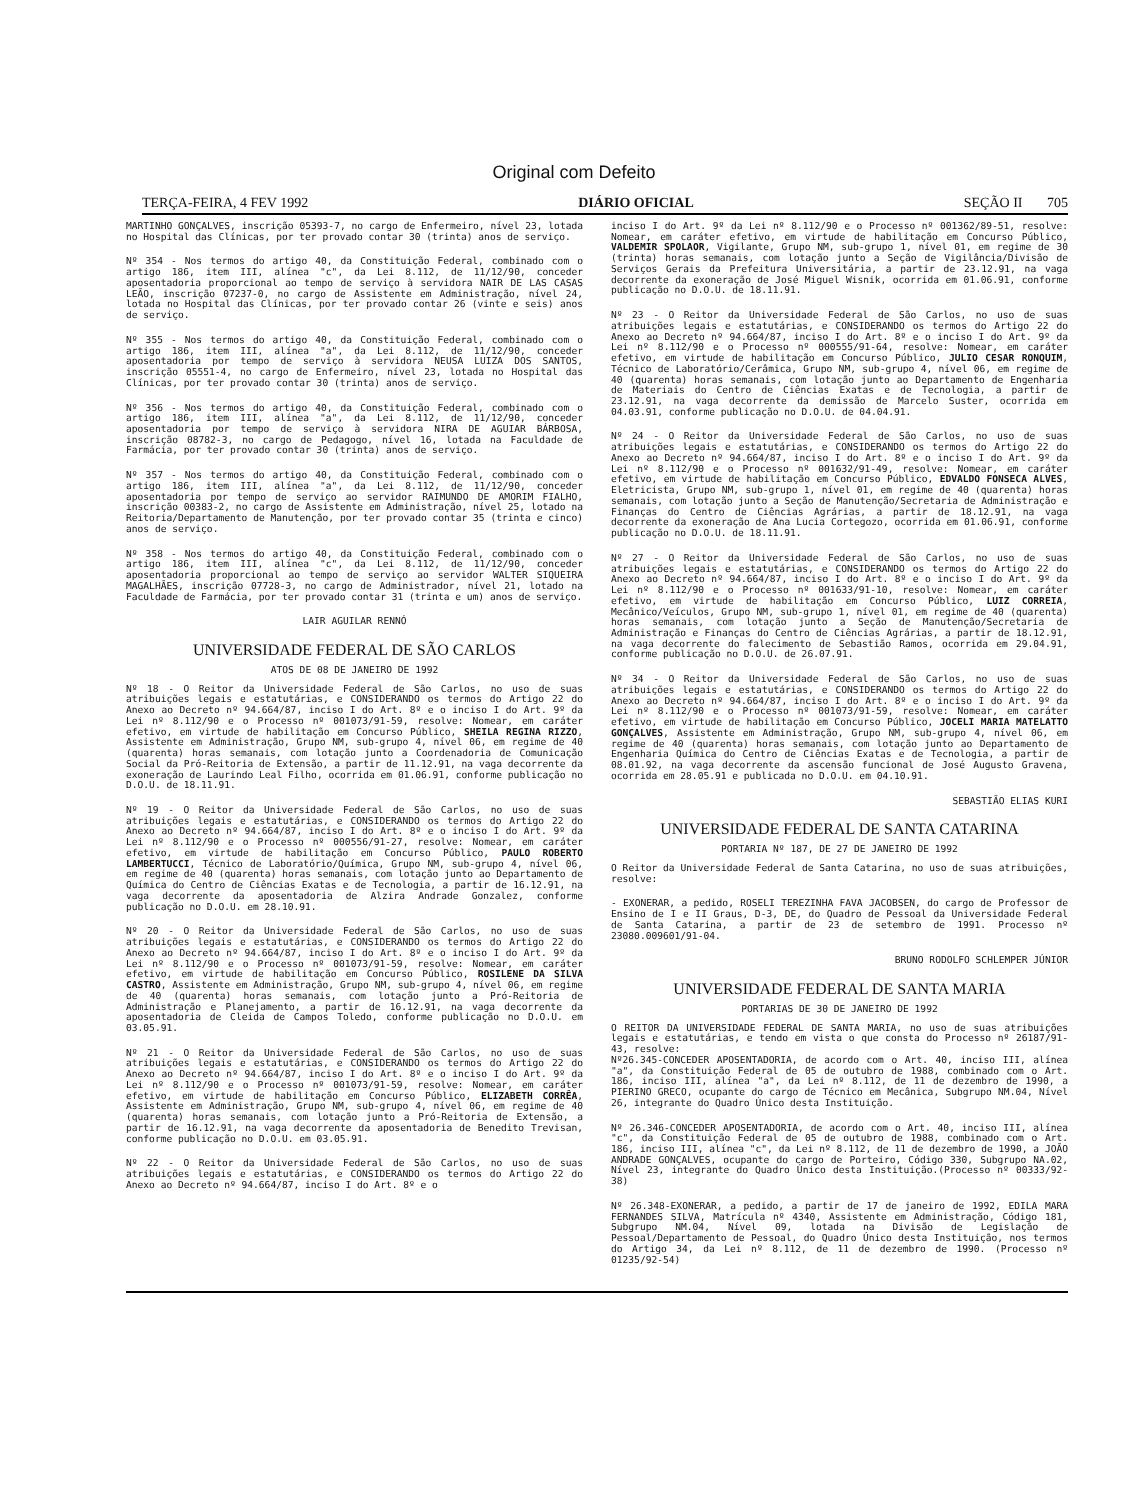Original com Defeito
TERÇA-FEIRA, 4 FEV 1992 DIÁRIO OFICIAL SEÇÃO II 705
MARTINHO GONÇALVES, inscrição 05393-7, no cargo de Enfermeiro, nível 23, lotada no Hospital das Clínicas, por ter provado contar 30 (trinta) anos de serviço.
Nº 354 - Nos termos do artigo 40, da Constituição Federal, combinado com o artigo 186, item III, alínea "c", da Lei 8.112, de 11/12/90, conceder aposentadoria proporcional ao tempo de serviço à servidora NAIR DE LAS CASAS LEÃO, inscrição 07237-0, no cargo de Assistente em Administração, nível 24, lotada no Hospital das Clínicas, por ter provado contar 26 (vinte e seis) anos de serviço.
Nº 355 - Nos termos do artigo 40, da Constituição Federal, combinado com o artigo 186, item III, alínea "a", da Lei 8.112, de 11/12/90, conceder aposentadoria por tempo de serviço à servidora NEUSA LUIZA DOS SANTOS, inscrição 05551-4, no cargo de Enfermeiro, nível 23, lotada no Hospital das Clínicas, por ter provado contar 30 (trinta) anos de serviço.
Nº 356 - Nos termos do artigo 40, da Constituição Federal, combinado com o artigo 186, item III, alínea "a", da Lei 8.112, de 11/12/90, conceder aposentadoria por tempo de serviço à servidora NIRA DE AGUIAR BÁRBOSA, inscrição 08782-3, no cargo de Pedagogo, nível 16, lotada na Faculdade de Farmácia, por ter provado contar 30 (trinta) anos de serviço.
Nº 357 - Nos termos do artigo 40, da Constituição Federal, combinado com o artigo 186, item III, alínea "a", da Lei 8.112, de 11/12/90, conceder aposentadoria por tempo de serviço ao servidor RAIMUNDO DE AMORIM FIALHO, inscrição 00383-2, no cargo de Assistente em Administração, nível 25, lotado na Reitoria/Departamento de Manutenção, por ter provado contar 35 (trinta e cinco) anos de serviço.
Nº 358 - Nos termos do artigo 40, da Constituição Federal, combinado com o artigo 186, item III, alínea "c", da Lei 8.112, de 11/12/90, conceder aposentadoria proporcional ao tempo de serviço ao servidor WALTER SIQUEIRA MAGALHÃES, inscrição 07728-3, no cargo de Administrador, nível 21, lotado na Faculdade de Farmácia, por ter provado contar 31 (trinta e um) anos de serviço.
LAIR AGUILAR RENNÓ
UNIVERSIDADE FEDERAL DE SÃO CARLOS
ATOS DE 08 DE JANEIRO DE 1992
Nº 18 - O Reitor da Universidade Federal de São Carlos, no uso de suas atribuições legais e estatutárias, e CONSIDERANDO os termos do Artigo 22 do Anexo ao Decreto nº 94.664/87, inciso I do Art. 8º e o inciso I do Art. 9º da Lei nº 8.112/90 e o Processo nº 001073/91-59, resolve: Nomear, em caráter efetivo, em virtude de habilitação em Concurso Público, SHEILA REGINA RIZZO, Assistente em Administração, Grupo NM, sub-grupo 4, nível 06, em regime de 40 (quarenta) horas semanais, com lotação junto a Coordenadoria de Comunicação Social da Pró-Reitoria de Extensão, a partir de 11.12.91, na vaga decorrente da exoneração de Laurindo Leal Filho, ocorrida em 01.06.91, conforme publicação no D.O.U. de 18.11.91.
Nº 19 - O Reitor da Universidade Federal de São Carlos, no uso de suas atribuições legais e estatutárias, e CONSIDERANDO os termos do Artigo 22 do Anexo ao Decreto nº 94.664/87, inciso I do Art. 8º e o inciso I do Art. 9º da Lei nº 8.112/90 e o Processo nº 000556/91-27, resolve: Nomear, em caráter efetivo, em virtude de habilitação em Concurso Público, PAULO ROBERTO LAMBERTUCCI, Técnico de Laboratório/Química, Grupo NM, sub-grupo 4, nível 06, em regime de 40 (quarenta) horas semanais, com lotação junto ao Departamento de Química do Centro de Ciências Exatas e de Tecnologia, a partir de 16.12.91, na vaga decorrente da aposentadoria de Alzira Andrade Gonzalez, conforme publicação no D.O.U. em 28.10.91.
Nº 20 - O Reitor da Universidade Federal de São Carlos, no uso de suas atribuições legais e estatutárias, e CONSIDERANDO os termos do Artigo 22 do Anexo ao Decreto nº 94.664/87, inciso I do Art. 8º e o inciso I do Art. 9º da Lei nº 8.112/90 e o Processo nº 001073/91-59, resolve: Nomear, em caráter efetivo, em virtude de habilitação em Concurso Público, ROSILENE DA SILVA CASTRO, Assistente em Administração, Grupo NM, sub-grupo 4, nível 06, em regime de 40 (quarenta) horas semanais, com lotação junto a Pró-Reitoria de Administração e Planejamento, a partir de 16.12.91, na vaga decorrente da aposentadoria de Cleida de Campos Toledo, conforme publicação no D.O.U. em 03.05.91.
Nº 21 - O Reitor da Universidade Federal de São Carlos, no uso de suas atribuições legais e estatutárias, e CONSIDERANDO os termos do Artigo 22 do Anexo ao Decreto nº 94.664/87, inciso I do Art. 8º e o inciso I do Art. 9º da Lei nº 8.112/90 e o Processo nº 001073/91-59, resolve: Nomear, em caráter efetivo, em virtude de habilitação em Concurso Público, ELIZABETH CORRÊA, Assistente em Administração, Grupo NM, sub-grupo 4, nível 06, em regime de 40 (quarenta) horas semanais, com lotação junto a Pró-Reitoria de Extensão, a partir de 16.12.91, na vaga decorrente da aposentadoria de Benedito Trevisan, conforme publicação no D.O.U. em 03.05.91.
Nº 22 - O Reitor da Universidade Federal de São Carlos, no uso de suas atribuições legais e estatutárias, e CONSIDERANDO os termos do Artigo 22 do Anexo ao Decreto nº 94.664/87, inciso I do Art. 8º e o
inciso I do Art. 9º da Lei nº 8.112/90 e o Processo nº 001362/89-51, resolve: Nomear, em caráter efetivo, em virtude de habilitação em Concurso Público, VALDEMIR SPOLAOR, Vigilante, Grupo NM, sub-grupo 1, nível 01, em regime de 30 (trinta) horas semanais, com lotação junto a Seção de Vigilância/Divisão de Serviços Gerais da Prefeitura Universitária, a partir de 23.12.91, na vaga decorrente da exoneração de José Miguel Wisnik, ocorrida em 01.06.91, conforme publicação no D.O.U. de 18.11.91.
Nº 23 - O Reitor da Universidade Federal de São Carlos, no uso de suas atribuições legais e estatutárias, e CONSIDERANDO os termos do Artigo 22 do Anexo ao Decreto nº 94.664/87, inciso I do Art. 8º e o inciso I do Art. 9º da Lei nº 8.112/90 e o Processo nº 000555/91-64, resolve: Nomear, em caráter efetivo, em virtude de habilitação em Concurso Público, JULIO CESAR RONQUIM, Técnico de Laboratório/Cerâmica, Grupo NM, sub-grupo 4, nível 06, em regime de 40 (quarenta) horas semanais, com lotação junto ao Departamento de Engenharia de Materiais do Centro de Ciências Exatas e de Tecnologia, a partir de 23.12.91, na vaga decorrente da demissão de Marcelo Suster, ocorrida em 04.03.91, conforme publicação no D.O.U. de 04.04.91.
Nº 24 - O Reitor da Universidade Federal de São Carlos, no uso de suas atribuições legais e estatutárias, e CONSIDERANDO os termos do Artigo 22 do Anexo ao Decreto nº 94.664/87, inciso I do Art. 8º e o inciso I do Art. 9º da Lei nº 8.112/90 e o Processo nº 001632/91-49, resolve: Nomear, em caráter efetivo, em virtude de habilitação em Concurso Público, EDVALDO FONSECA ALVES, Eletricista, Grupo NM, sub-grupo 1, nível 01, em regime de 40 (quarenta) horas semanais, com lotação junto a Seção de Manutenção/Secretaria de Administração e Finanças do Centro de Ciências Agrárias, a partir de 18.12.91, na vaga decorrente da exoneração de Ana Lucia Cortegozo, ocorrida em 01.06.91, conforme publicação no D.O.U. de 18.11.91.
Nº 27 - O Reitor da Universidade Federal de São Carlos, no uso de suas atribuições legais e estatutárias, e CONSIDERANDO os termos do Artigo 22 do Anexo ao Decreto nº 94.664/87, inciso I do Art. 8º e o inciso I do Art. 9º da Lei nº 8.112/90 e o Processo nº 001633/91-10, resolve: Nomear, em caráter efetivo, em virtude de habilitação em Concurso Público, LUIZ CORREIA, Mecânico/Veículos, Grupo NM, sub-grupo 1, nível 01, em regime de 40 (quarenta) horas semanais, com lotação junto a Seção de Manutenção/Secretaria de Administração e Finanças do Centro de Ciências Agrárias, a partir de 18.12.91, na vaga decorrente do falecimento de Sebastião Ramos, ocorrida em 29.04.91, conforme publicação no D.O.U. de 26.07.91.
Nº 34 - O Reitor da Universidade Federal de São Carlos, no uso de suas atribuições legais e estatutárias, e CONSIDERANDO os termos do Artigo 22 do Anexo ao Decreto nº 94.664/87, inciso I do Art. 8º e o inciso I do Art. 9º da Lei nº 8.112/90 e o Processo nº 001073/91-59, resolve: Nomear, em caráter efetivo, em virtude de habilitação em Concurso Público, JOCELI MARIA MATELATTO GONÇALVES, Assistente em Administração, Grupo NM, sub-grupo 4, nível 06, em regime de 40 (quarenta) horas semanais, com lotação junto ao Departamento de Engenharia Química do Centro de Ciências Exatas e de Tecnologia, a partir de 08.01.92, na vaga decorrente da ascensão funcional de José Augusto Gravena, ocorrida em 28.05.91 e publicada no D.O.U. em 04.10.91.
SEBASTIÃO ELIAS KURI
UNIVERSIDADE FEDERAL DE SANTA CATARINA
PORTARIA Nº 187, DE 27 DE JANEIRO DE 1992
O Reitor da Universidade Federal de Santa Catarina, no uso de suas atribuições, resolve:
- EXONERAR, a pedido, ROSELI TEREZINHA FAVA JACOBSEN, do cargo de Professor de Ensino de I e II Graus, D-3, DE, do Quadro de Pessoal da Universidade Federal de Santa Catarina, a partir de 23 de setembro de 1991. Processo nº 23080.009601/91-04.
BRUNO RODOLFO SCHLEMPER JÚNIOR
UNIVERSIDADE FEDERAL DE SANTA MARIA
PORTARIAS DE 30 DE JANEIRO DE 1992
O REITOR DA UNIVERSIDADE FEDERAL DE SANTA MARIA, no uso de suas atribuições legais e estatutárias, e tendo em vista o que consta do Processo nº 26187/91-43, resolve:
Nº26.345-CONCEDER APOSENTADORIA, de acordo com o Art. 40, inciso III, alínea "a", da Constituição Federal de 05 de outubro de 1988, combinado com o Art. 186, inciso III, alínea "a", da Lei nº 8.112, de 11 de dezembro de 1990, a PIERINO GRECO, ocupante do cargo de Técnico em Mecânica, Subgrupo NM.04, Nível 26, integrante do Quadro Único desta Instituição.
Nº 26.346-CONCEDER APOSENTADORIA, de acordo com o Art. 40, inciso III, alínea "c", da Constituição Federal de 05 de outubro de 1988, combinado com o Art. 186, inciso III, alínea "c", da Lei nº 8.112, de 11 de dezembro de 1990, a JOÃO ANDRADE GONÇALVES, ocupante do cargo de Porteiro, Código 330, Subgrupo NA.02, Nível 23, integrante do Quadro Único desta Instituição.(Processo nº 00333/92-38)
Nº 26.348-EXONERAR, a pedido, a partir de 17 de janeiro de 1992, EDILA MARA FERNANDES SILVA, Matrícula nº 4340, Assistente em Administração, Código 181, Subgrupo NM.04, Nível 09, lotada na Divisão de Legislação de Pessoal/Departamento de Pessoal, do Quadro Único desta Instituição, nos termos do Artigo 34, da Lei nº 8.112, de 11 de dezembro de 1990. (Processo nº 01235/92-54)